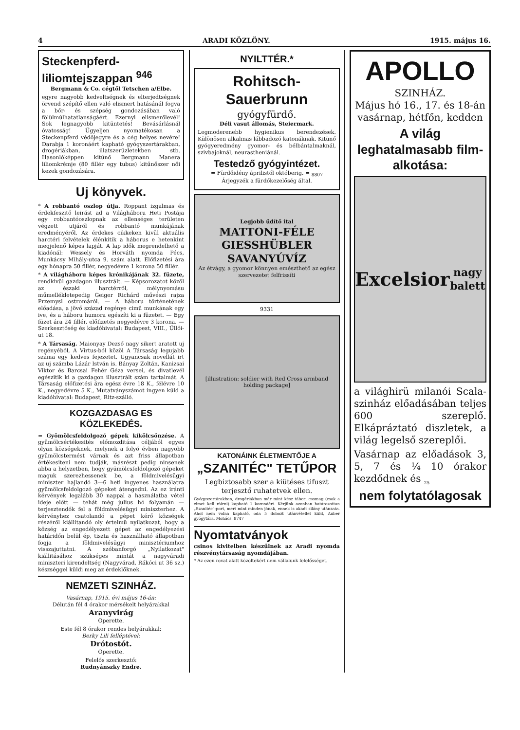4 ARADI KÖZLÖNY. 1915. május 16.
Steckenpferd- liliomtejszappan <sup>946</sup>
Bergmann & Co. cégtől Tetschen a/Elbe.
egyre nagyobb kedveltségnek és elterjedtségnek örvend szépítő ellen való elismert hatásánál fogva a bőr- és szépség gondozásában való fölülmúlhatatlanságáért. Ezernyi elismerőlevél! Sok legnagyobb kitüntetés! Bevásárlásnál óvatosság! Ügyeljen nyomatékosan a Steckenpferd védőjegyre és a cég helyes nevére! Darabja 1 koronáért kapható gyógyszertárakban, drogériákban, illatszerüzletekben stb. Hasonlóképpen kitűnő Bergmann Manera liliomkrémje (80 fillér egy tubus) kitűnőszer női kezek gondozására.
Uj könyvek.
* A robbantó oszlop útja. Roppant izgalmas és érdekfeszitő leirást ad a Világháboru Heti Postája egy robbantóoszlopnak az ellenséges területen végzett utjáról és robbantó munkájának eredményéről. Az érdekes cikkeken kivül aktuális harctéri felvételek élénkitik a háborus e hetenkint megjelenő képes lapját. A lap idők megrendelhető a kiadónál: Wessely és Horváth nyomda Pécs, Munkácsy Mihály-utca 9. szám alatt. Előfizetési ára egy hónapra 50 fillér, negyedévre 1 korona 50 fillér.
* A világháboru képes krónikájának 32. füzete, rendkivül gazdagon illusztrált. — Képsorozatot közöl az északi harctérről, mélynyomásu műmellékletepedig Geiger Richárd művészi rajza Przemysl ostromáról. — A háboru történetének előadása, a jövő század regénye cimű munkának egy ive, és a háboru humora egészíti ki a füzetet. — Egy füzet ára 24 fillér, előfizetés negyedévre 3 korona. — Szerkesztőség és kiadóhivatal: Budapest, VIII., Üllői-ut 18.
* A Társaság. Maionyay Dezső nagy sikert aratott uj regényéből, A Virtus-ból közöl A Társaság legujabb száma egy kedves fejezetet. Ugyancsak novellát irt az uj számba Lázár István is. Bányay Zoltán, Kanizsai Viktor és Barcsai Fehér Géza versei, és divatlevél egészitik ki a gazdagon illusztrált szám tartalmát. A Társaság előfizetési ára egész évre 18 K., félévre 10 K., negyedévre 5 K., Mutatványszámot ingyen küld a kiadóhivatal: Budapest, Ritz-szálló.
KOZGAZDASAG ES KÖZLEKEDÉS.
= Gyömölcsfeldolgozó gépek kikölcsönzése. A gyümölcsértékesités előmozditása céljából egyes olyan községeknek, melynek a folyó évben nagyobb gyümölcstermést várnak és azt friss állapotban értékesiteni nem tudják, másrészt pedig ninsenek abba a helyzetben, hogy gyümölcsfeldolgozó gépeket maguk szerezhessenek be, a földmivelésügyi miniszter hajlandó 3—6 heti ingyenes használatra gyümölcsfeldolgozó gépeket átengedni. Az ez iránti kérvények legalább 30 nappal a használatba vétel ideje előtt — tehát még julius hó folyamán — terjesztendők fel a földmivelésügyi miniszterhez. A kérvényhez csatolandó a gépet kérő községek részéről kiállitandó oly értelmü nyilatkozat, hogy a község az engedélyezett gépet az engedélyezési határidőn belül ép, tiszta és használható állapotban fogja a földmivelésügyi minisztériumhoz visszajuttatni. A szóbanforgó „Nyilatkozat" kiállitásához szükséges mintát a nagyváradi miniszteri kirendeltség (Nagyvárad, Rákóci ut 36 sz.) készséggel küldi meg az érdeklőknek.
NEMZETI SZINHÁZ.
Vasárnap, 1915. évi május 16-án:
Délután fél 4 órakor mérsékelt helyárakkal
Aranyvirág
Operette.
Este fél 8 órakor rendes helyárakkal:
Berky Lili felléptével:
Drótostót.
Operette.
Felelős szerkesztő:
Rudnyánszky Endre.
NYILTTÉR.*
Rohitsch-Sauerbrunn
gyógyfürdő.
Déli vasut állomás, Steiermark.
Legmoderenebb hygienikus berendezések. Különösen alkalmas lábbadozó katonáknak. Kitünő gyógyeredmény gyomor- és bélbántalmaknál, szivbajoknál, neurastheniánál.
Testedző gyógyintézet.
= Fürdőidény áprilistól októberig. = <sub>8807</sub>
Árjegyzék a fürdőkezelőség által.
Legjobb üdítő ital
MATTONI-FÉLE GIESSHÜBLER SAVANYÚVÍZ
Az étvágy, a gyomor könnyen emészthető az egész szervezetet felfrissíti
9331
[illustration: soldier with Red Cross armband holding package]
KATONÁINK ÉLETMENTŐJE A
„SZANITÉC" TETŰPOR
Legbiztosabb szer a kiütéses tifuszt terjesztő ruhatetvek ellen.
Gyógyszertárakban, drogériákban már mint kész tábori csomag (csak a cimet kell ráirni) kapható 1 koronáért. Kérjünk azonban határozottan „Szanitéc"-port, mert mint minden jónak, ennek is akadt silány utánzata. Ahol nem volna kapható, oda 5 dobozt utánvétellel küld, Auber gyógytára, Mohács. 8747
Nyomtatványok
csinos kivitelben készülnek az Aradi nyomda részvénytársaság nyomdájában.
* Az ezen rovat alatt közöltekért nem vállalunk felelősséget.
APOLLO
SZINHÁZ.
Május hó 16., 17. és 18-án vasárnap, hétfőn, kedden
A világ leghatalmasabb film-alkotása:
Excelsior
nagy balett
a világhirü milanói Scala-szinház előadásában teljes 600 szereplő. Elkápráztató diszletek, a világ legelső szereplői.
Vasárnap az előadások 3, 5, 7 és ¼ 10 órakor kezdődnek és <sub>25</sub>
nem folytatólagosak